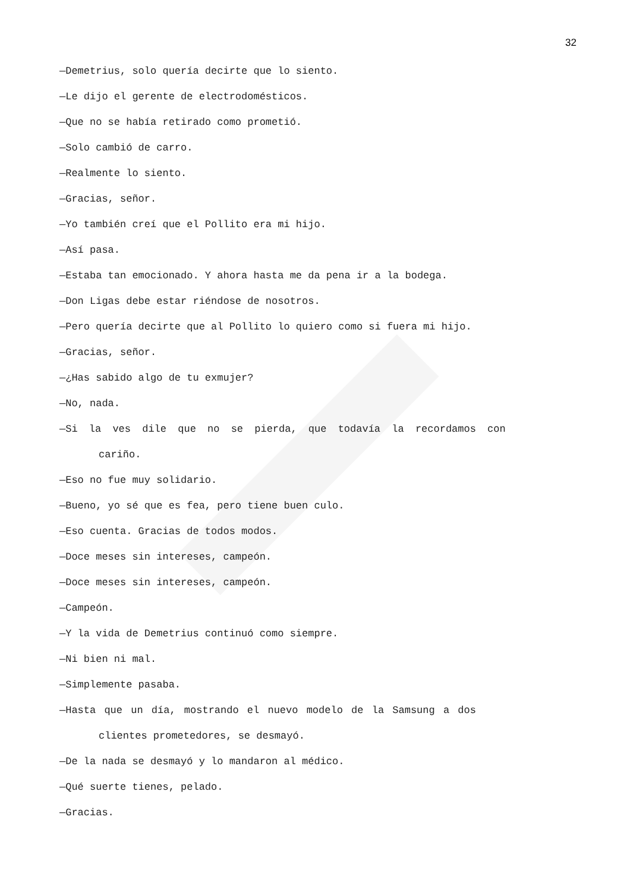32
—Demetrius, solo quería decirte que lo siento.
—Le dijo el gerente de electrodomésticos.
—Que no se había retirado como prometió.
—Solo cambió de carro.
—Realmente lo siento.
—Gracias, señor.
—Yo también creí que el Pollito era mi hijo.
—Así pasa.
—Estaba tan emocionado. Y ahora hasta me da pena ir a la bodega.
—Don Ligas debe estar riéndose de nosotros.
—Pero quería decirte que al Pollito lo quiero como si fuera mi hijo.
—Gracias, señor.
—¿Has sabido algo de tu exmujer?
—No, nada.
—Si la ves dile que no se pierda, que todavía la recordamos con
cariño.
—Eso no fue muy solidario.
—Bueno, yo sé que es fea, pero tiene buen culo.
—Eso cuenta. Gracias de todos modos.
—Doce meses sin intereses, campeón.
—Doce meses sin intereses, campeón.
—Campeón.
—Y la vida de Demetrius continuó como siempre.
—Ni bien ni mal.
—Simplemente pasaba.
—Hasta que un día, mostrando el nuevo modelo de la Samsung a dos
clientes prometedores, se desmayó.
—De la nada se desmayó y lo mandaron al médico.
—Qué suerte tienes, pelado.
—Gracias.